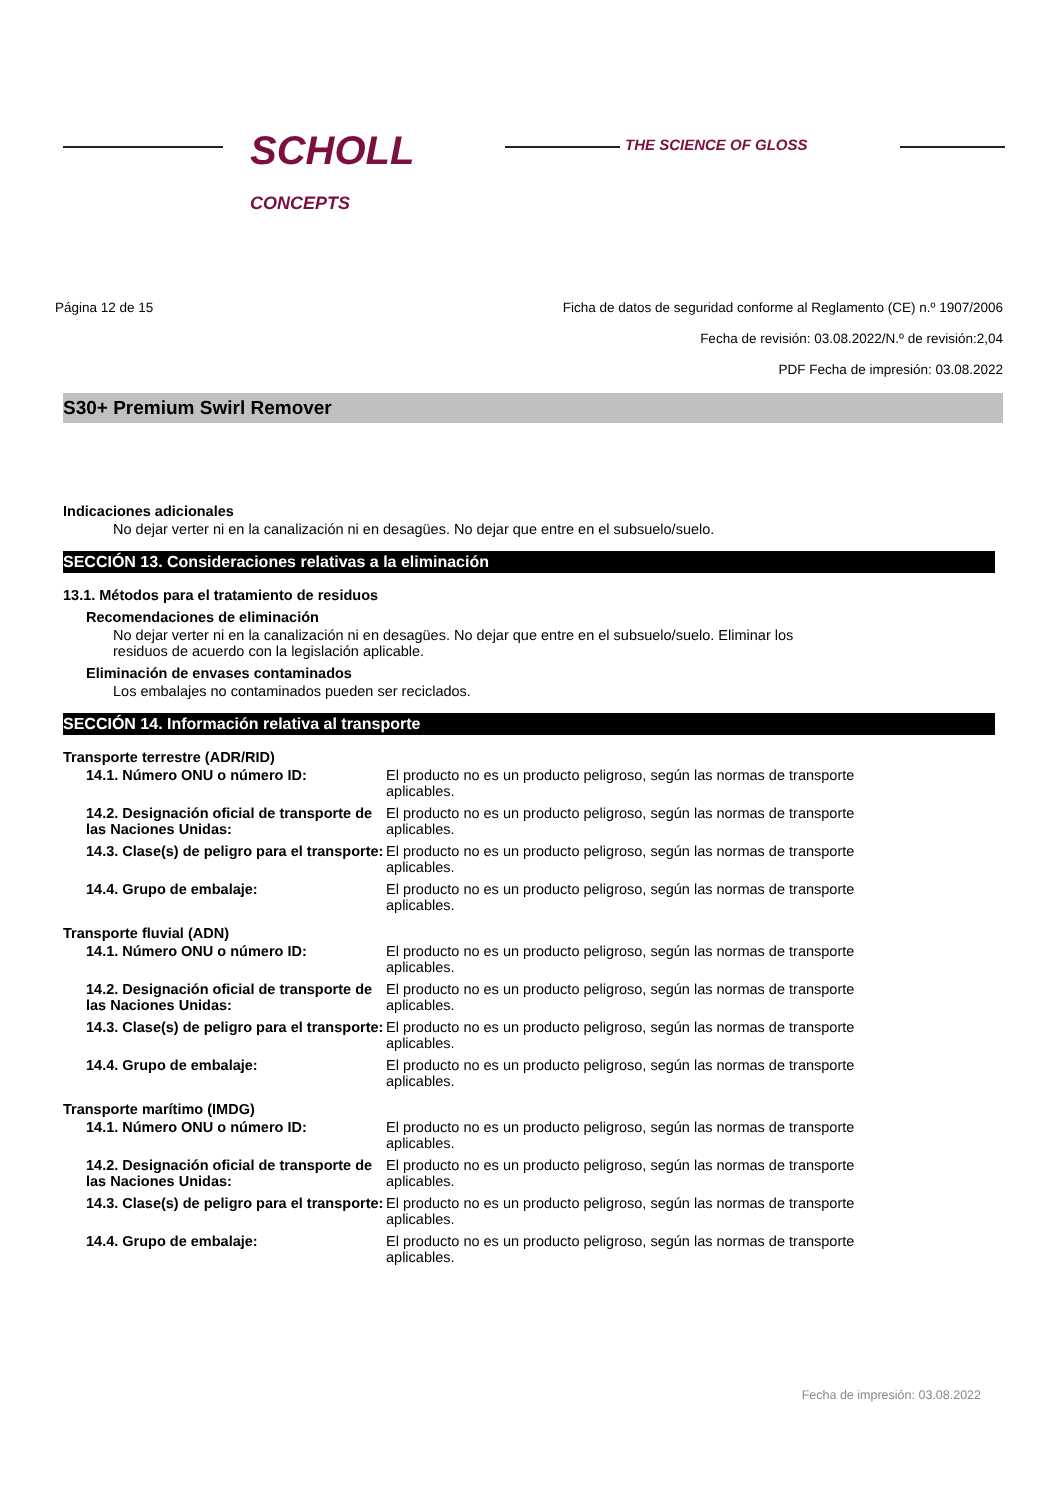SCHOLL
CONCEPTS
THE SCIENCE OF GLOSS
Página 12 de 15 Ficha de datos de seguridad conforme al Reglamento (CE) n.º 1907/2006
Fecha de revisión: 03.08.2022/N.º de revisión:2,04
PDF Fecha de impresión: 03.08.2022
S30+ Premium Swirl Remover
Indicaciones adicionales
No dejar verter ni en la canalización ni en desagües. No dejar que entre en el subsuelo/suelo.
SECCIÓN 13. Consideraciones relativas a la eliminación
13.1. Métodos para el tratamiento de residuos
Recomendaciones de eliminación
No dejar verter ni en la canalización ni en desagües. No dejar que entre en el subsuelo/suelo. Eliminar los
residuos de acuerdo con la legislación aplicable.
Eliminación de envases contaminados
Los embalajes no contaminados pueden ser reciclados.
SECCIÓN 14. Información relativa al transporte
Transporte terrestre (ADR/RID)
| 14.1. Número ONU o número ID: | El producto no es un producto peligroso, según las normas de transporte aplicables. |
| 14.2. Designación oficial de transporte de las Naciones Unidas: | El producto no es un producto peligroso, según las normas de transporte aplicables. |
| 14.3. Clase(s) de peligro para el transporte: | El producto no es un producto peligroso, según las normas de transporte aplicables. |
| 14.4. Grupo de embalaje: | El producto no es un producto peligroso, según las normas de transporte aplicables. |
Transporte fluvial (ADN)
| 14.1. Número ONU o número ID: | El producto no es un producto peligroso, según las normas de transporte aplicables. |
| 14.2. Designación oficial de transporte de las Naciones Unidas: | El producto no es un producto peligroso, según las normas de transporte aplicables. |
| 14.3. Clase(s) de peligro para el transporte: | El producto no es un producto peligroso, según las normas de transporte aplicables. |
| 14.4. Grupo de embalaje: | El producto no es un producto peligroso, según las normas de transporte aplicables. |
Transporte marítimo (IMDG)
| 14.1. Número ONU o número ID: | El producto no es un producto peligroso, según las normas de transporte aplicables. |
| 14.2. Designación oficial de transporte de las Naciones Unidas: | El producto no es un producto peligroso, según las normas de transporte aplicables. |
| 14.3. Clase(s) de peligro para el transporte: | El producto no es un producto peligroso, según las normas de transporte aplicables. |
| 14.4. Grupo de embalaje: | El producto no es un producto peligroso, según las normas de transporte aplicables. |
Fecha de impresión: 03.08.2022